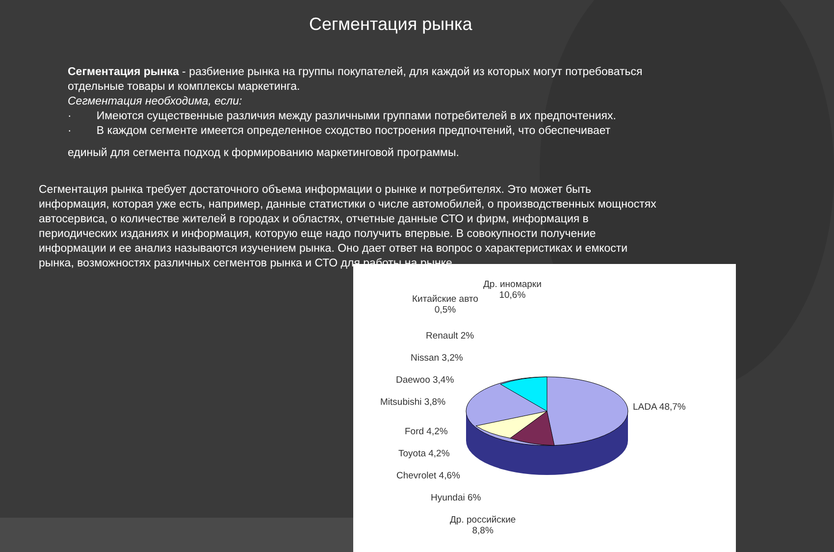Сегментация рынка
Сегментация рынка - разбиение рынка на группы покупателей, для каждой из которых могут потребоваться отдельные товары и комплексы маркетинга.
Сегментация необходима, если:
· Имеются существенные различия между различными группами потребителей в их предпочтениях.
· В каждом сегменте имеется определенное сходство построения предпочтений, что обеспечивает
единый для сегмента подход к формированию маркетинговой программы.
Сегментация рынка требует достаточного объема информации о рынке и потребителях. Это может быть информация, которая уже есть, например, данные статистики о числе автомобилей, о производственных мощностях автосервиса, о количестве жителей в городах и областях, отчетные данные СТО и фирм, информация в периодических изданиях и информация, которую еще надо получить впервые. В совокупности получение информации и ее анализ называются изучением рынка. Оно дает ответ на вопрос о характеристиках и емкости рынка, возможностях различных сегментов рынка и СТО для работы на рынке.
Др. иномарки
10,6%
Китайские авто
0,5%
Renault 2%
Nissan 3,2%
Daewoo 3,4%
Mitsubishi 3,8% LADA 48,7%
Ford 4,2%
Toyota 4,2%
Chevrolet 4,6%
Hyundai 6%
Др. российские
8,8%